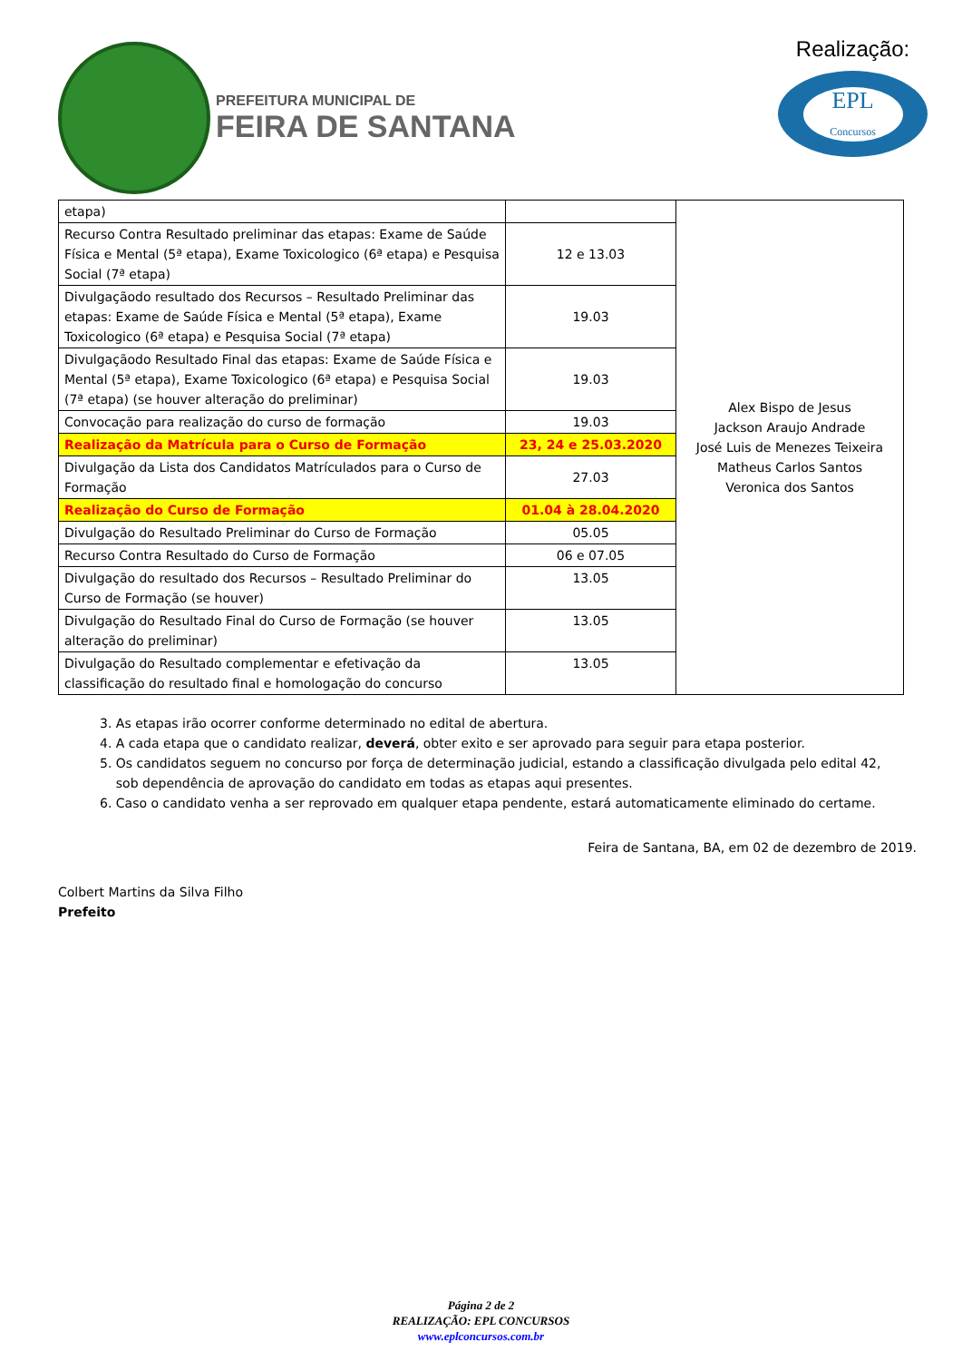PREFEITURA MUNICIPAL DE
FEIRA DE SANTANA
Realização:
EPL
Concursos
| etapa) | | Alex Bispo de Jesus Jackson Araujo Andrade José Luis de Menezes Teixeira Matheus Carlos Santos Veronica dos Santos |
| Recurso Contra Resultado preliminar das etapas: Exame de Saúde Física e Mental (5ª etapa), Exame Toxicologico (6ª etapa) e Pesquisa Social (7ª etapa) | 12 e 13.03 | |
| Divulgaçãodo resultado dos Recursos – Resultado Preliminar das etapas: Exame de Saúde Física e Mental (5ª etapa), Exame Toxicologico (6ª etapa) e Pesquisa Social (7ª etapa) | 19.03 | |
| Divulgaçãodo Resultado Final das etapas: Exame de Saúde Física e Mental (5ª etapa), Exame Toxicologico (6ª etapa) e Pesquisa Social (7ª etapa) (se houver alteração do preliminar) | 19.03 | |
| Convocação para realização do curso de formação | 19.03 | |
| Realização da Matrícula para o Curso de Formação | 23, 24 e 25.03.2020 | |
| Divulgação da Lista dos Candidatos Matrículados para o Curso de Formação | 27.03 | |
| Realização do Curso de Formação | 01.04 à 28.04.2020 | |
| Divulgação do Resultado Preliminar do Curso de Formação | 05.05 | |
| Recurso Contra Resultado do Curso de Formação | 06 e 07.05 | |
| Divulgação do resultado dos Recursos – Resultado Preliminar do Curso de Formação (se houver) | 13.05 | |
| Divulgação do Resultado Final do Curso de Formação (se houver alteração do preliminar) | 13.05 | |
| Divulgação do Resultado complementar e efetivação da classificação do resultado final e homologação do concurso | 13.05 | |
3. As etapas irão ocorrer conforme determinado no edital de abertura.
4. A cada etapa que o candidato realizar, deverá, obter exito e ser aprovado para seguir para etapa posterior.
5. Os candidatos seguem no concurso por força de determinação judicial, estando a classificação divulgada pelo edital 42,
sob dependência de aprovação do candidato em todas as etapas aqui presentes.
6. Caso o candidato venha a ser reprovado em qualquer etapa pendente, estará automaticamente eliminado do certame.
Feira de Santana, BA, em 02 de dezembro de 2019.
Colbert Martins da Silva Filho
Prefeito
Página 2 de 2
REALIZAÇÃO: EPL CONCURSOS
www.eplconcursos.com.br